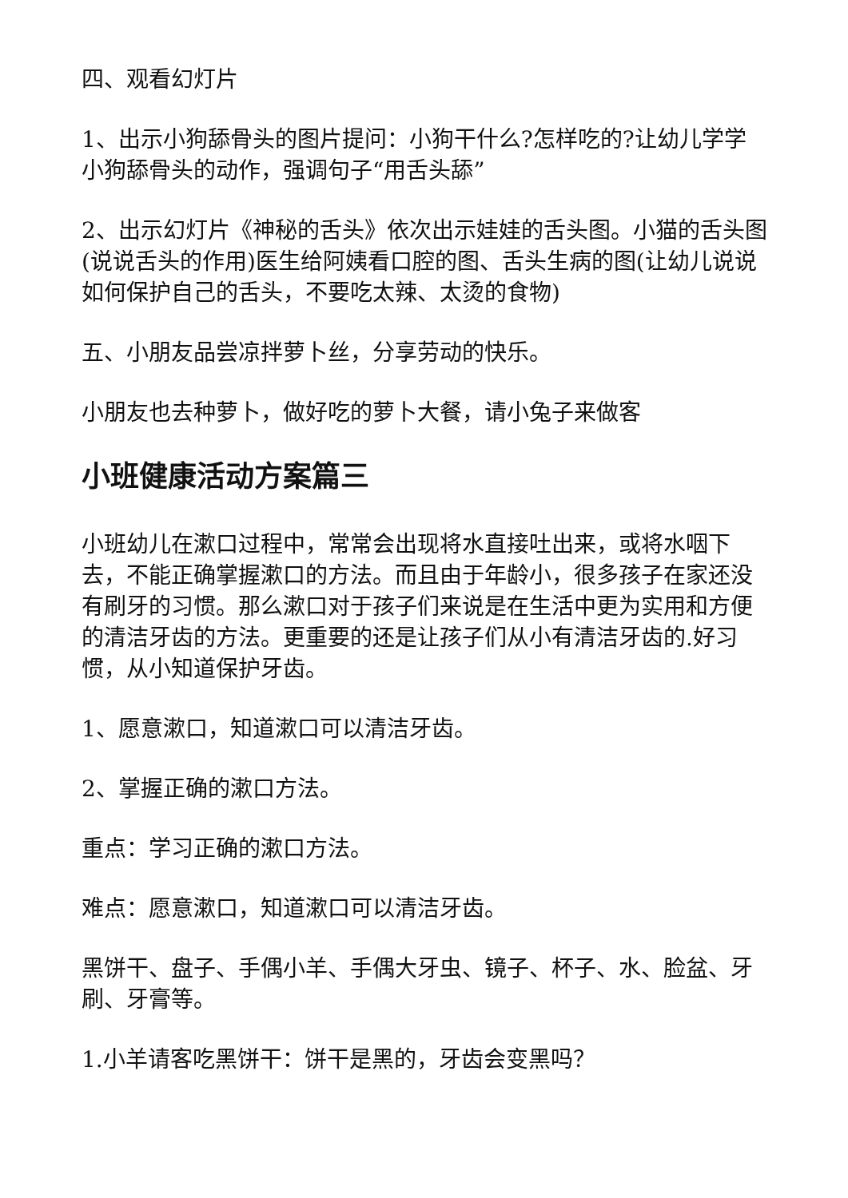四、观看幻灯片
1、出示小狗舔骨头的图片提问：小狗干什么?怎样吃的?让幼儿学学小狗舔骨头的动作，强调句子“用舌头舔”
2、出示幻灯片《神秘的舌头》依次出示娃娃的舌头图。小猫的舌头图(说说舌头的作用)医生给阿姨看口腔的图、舌头生病的图(让幼儿说说如何保护自己的舌头，不要吃太辣、太烫的食物)
五、小朋友品尝凉拌萝卜丝，分享劳动的快乐。
小朋友也去种萝卜，做好吃的萝卜大餐，请小兔子来做客
小班健康活动方案篇三
小班幼儿在漱口过程中，常常会出现将水直接吐出来，或将水咽下去，不能正确掌握漱口的方法。而且由于年龄小，很多孩子在家还没有刷牙的习惯。那么漱口对于孩子们来说是在生活中更为实用和方便的清洁牙齿的方法。更重要的还是让孩子们从小有清洁牙齿的.好习惯，从小知道保护牙齿。
1、愿意漱口，知道漱口可以清洁牙齿。
2、掌握正确的漱口方法。
重点：学习正确的漱口方法。
难点：愿意漱口，知道漱口可以清洁牙齿。
黑饼干、盘子、手偶小羊、手偶大牙虫、镜子、杯子、水、脸盆、牙刷、牙膏等。
1.小羊请客吃黑饼干：饼干是黑的，牙齿会变黑吗？